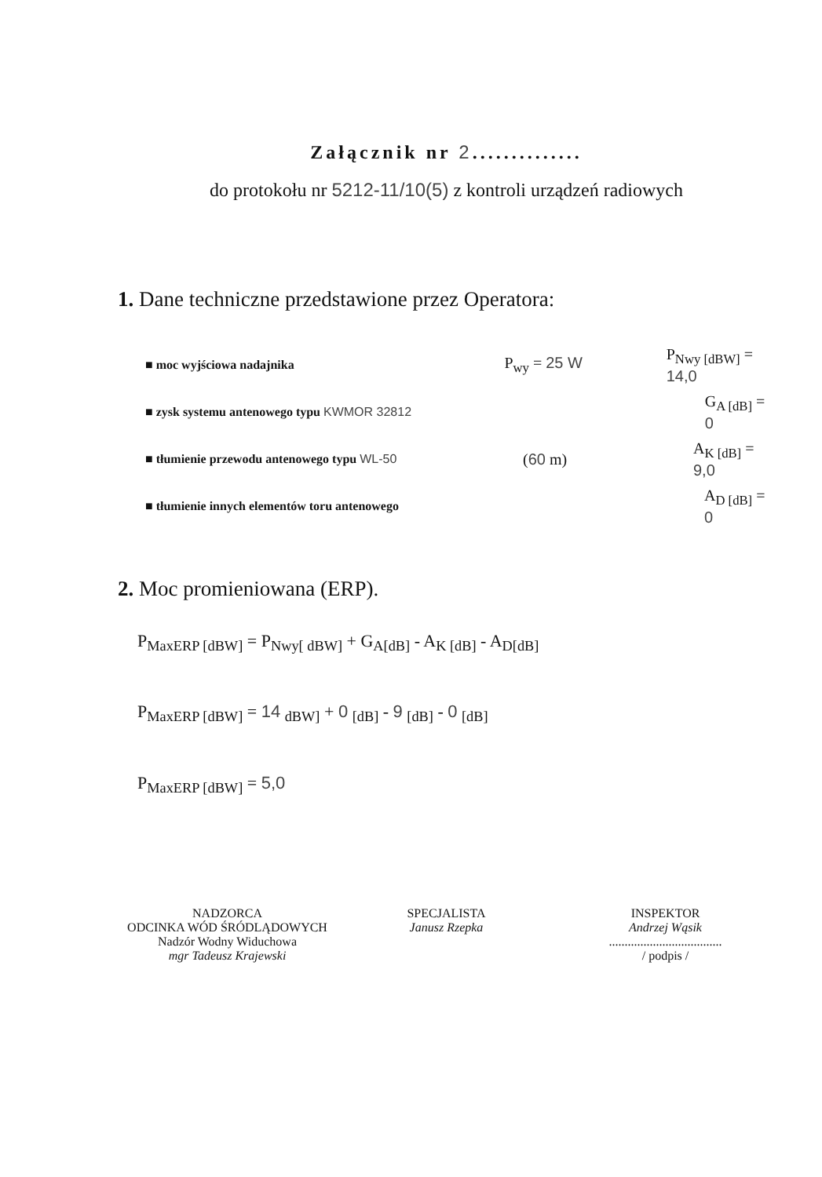Załącznik nr 2..............
do protokołu nr 5212-11/10(5) z kontroli urządzeń radiowych
1. Dane techniczne przedstawione przez Operatora:
■ moc wyjściowa nadajnika P<sub>wy</sub> = 25 W P<sub>Nwy [dBW]</sub> = 14,0
■ zysk systemu antenowego typu KWMOR 32812 G<sub>A [dB]</sub> = 0
■ tłumienie przewodu antenowego typu WL-50 (60 m) A<sub>K [dB]</sub> = 9,0
■ tłumienie innych elementów toru antenowego A<sub>D [dB]</sub> = 0
2. Moc promieniowana (ERP).
P<sub>MaxERP [dBW]</sub> = P<sub>Nwy[ dBW]</sub> + G<sub>A[dB]</sub> - A<sub>K [dB]</sub> - A<sub>D[dB]</sub>
P<sub>MaxERP [dBW]</sub> = 14 <sub>dBW]</sub> + 0 <sub>[dB]</sub> - 9 <sub>[dB]</sub> - 0 <sub>[dB]</sub>
P<sub>MaxERP [dBW]</sub> = 5,0
NADZORCA
ODCINKA WÓD ŚRÓDLĄDOWYCH
Nadzór Wodny Widuchowa
mgr Tadeusz Krajewski
SPECJALISTA
Janusz Rzepka
INSPEKTOR
Andrzej Wąsik
....................................
/ podpis /